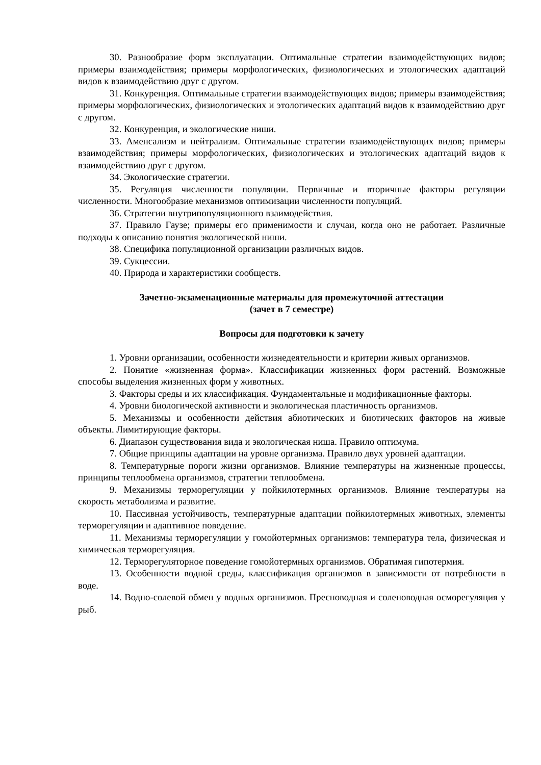30. Разнообразие форм эксплуатации. Оптимальные стратегии взаимодействующих видов; примеры взаимодействия; примеры морфологических, физиологических и этологических адаптаций видов к взаимодействию друг с другом.
31. Конкуренция. Оптимальные стратегии взаимодействующих видов; примеры взаимодействия; примеры морфологических, физиологических и этологических адаптаций видов к взаимодействию друг с другом.
32. Конкуренция, и экологические ниши.
33. Аменсализм и нейтрализм. Оптимальные стратегии взаимодействующих видов; примеры взаимодействия; примеры морфологических, физиологических и этологических адаптаций видов к взаимодействию друг с другом.
34. Экологические стратегии.
35. Регуляция численности популяции. Первичные и вторичные факторы регуляции численности. Многообразие механизмов оптимизации численности популяций.
36. Стратегии внутрипопуляционного взаимодействия.
37. Правило Гаузе; примеры его применимости и случаи, когда оно не работает. Различные подходы к описанию понятия экологической ниши.
38. Специфика популяционной организации различных видов.
39. Сукцессии.
40. Природа и характеристики сообществ.
Зачетно-экзаменационные материалы для промежуточной аттестации
(зачет в 7 семестре)
Вопросы для подготовки к зачету
1. Уровни организации, особенности жизнедеятельности и критерии живых организмов.
2. Понятие «жизненная форма». Классификации жизненных форм растений. Возможные способы выделения жизненных форм у животных.
3. Факторы среды и их классификация. Фундаментальные и модификационные факторы.
4. Уровни биологической активности и экологическая пластичность организмов.
5. Механизмы и особенности действия абиотических и биотических факторов на живые объекты. Лимитирующие факторы.
6. Диапазон существования вида и экологическая ниша. Правило оптимума.
7. Общие принципы адаптации на уровне организма. Правило двух уровней адаптации.
8. Температурные пороги жизни организмов. Влияние температуры на жизненные процессы, принципы теплообмена организмов, стратегии теплообмена.
9. Механизмы терморегуляции у пойкилотермных организмов. Влияние температуры на скорость метаболизма и развитие.
10. Пассивная устойчивость, температурные адаптации пойкилотермных животных, элементы терморегуляции и адаптивное поведение.
11. Механизмы терморегуляции у гомойотермных организмов: температура тела, физическая и химическая терморегуляция.
12. Терморегуляторное поведение гомойотермных организмов. Обратимая гипотермия.
13. Особенности водной среды, классификация организмов в зависимости от потребности в воде.
14. Водно-солевой обмен у водных организмов. Пресноводная и соленоводная осморегуляция у рыб.